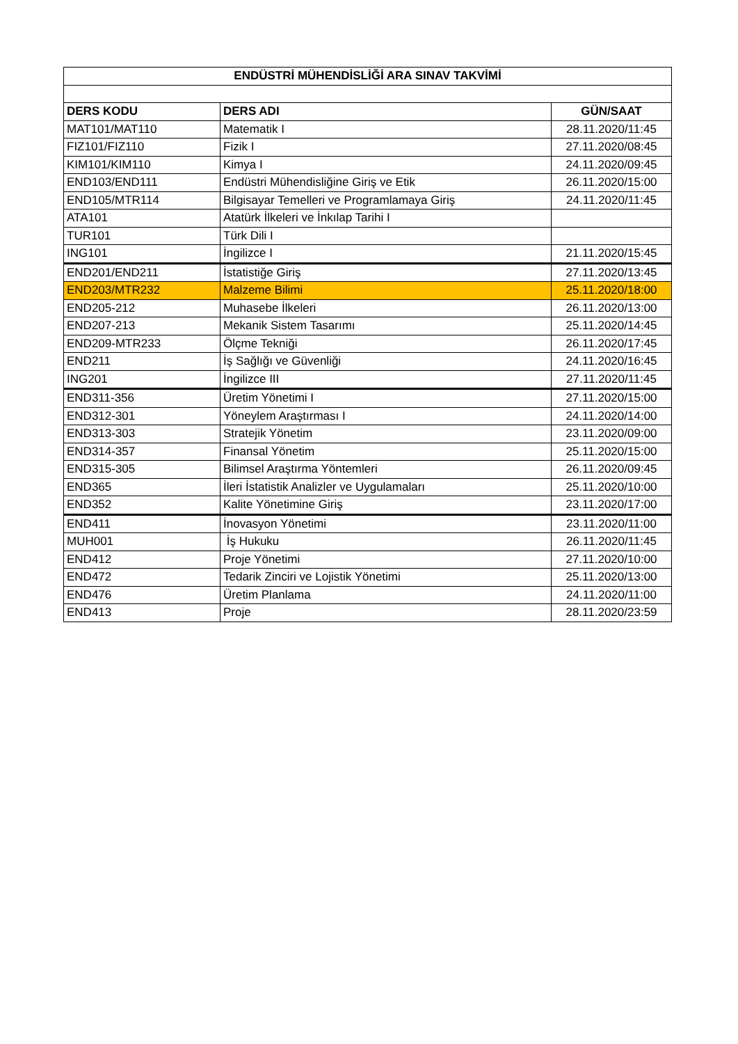| ENDÜSTRİ MÜHENDİSLİĞİ ARA SINAV TAKVİMİ | | |
| --- | --- | --- |
| DERS KODU | DERS ADI | GÜN/SAAT |
| MAT101/MAT110 | Matematik I | 28.11.2020/11:45 |
| FIZ101/FIZ110 | Fizik I | 27.11.2020/08:45 |
| KIM101/KIM110 | Kimya I | 24.11.2020/09:45 |
| END103/END111 | Endüstri Mühendisliğine Giriş ve Etik | 26.11.2020/15:00 |
| END105/MTR114 | Bilgisayar Temelleri ve Programlamaya Giriş | 24.11.2020/11:45 |
| ATA101 | Atatürk İlkeleri ve İnkılap Tarihi I | |
| TUR101 | Türk Dili I | |
| ING101 | İngilizce I | 21.11.2020/15:45 |
| END201/END211 | İstatistiğe Giriş | 27.11.2020/13:45 |
| END203/MTR232 | Malzeme Bilimi | 25.11.2020/18:00 |
| END205-212 | Muhasebe İlkeleri | 26.11.2020/13:00 |
| END207-213 | Mekanik Sistem Tasarımı | 25.11.2020/14:45 |
| END209-MTR233 | Ölçme Tekniği | 26.11.2020/17:45 |
| END211 | İş Sağlığı ve Güvenliği | 24.11.2020/16:45 |
| ING201 | İngilizce III | 27.11.2020/11:45 |
| END311-356 | Üretim Yönetimi I | 27.11.2020/15:00 |
| END312-301 | Yöneylem Araştırması I | 24.11.2020/14:00 |
| END313-303 | Stratejik Yönetim | 23.11.2020/09:00 |
| END314-357 | Finansal Yönetim | 25.11.2020/15:00 |
| END315-305 | Bilimsel Araştırma Yöntemleri | 26.11.2020/09:45 |
| END365 | İleri İstatistik Analizler ve Uygulamaları | 25.11.2020/10:00 |
| END352 | Kalite Yönetimine Giriş | 23.11.2020/17:00 |
| END411 | İnovasyon Yönetimi | 23.11.2020/11:00 |
| MUH001 | İş Hukuku | 26.11.2020/11:45 |
| END412 | Proje Yönetimi | 27.11.2020/10:00 |
| END472 | Tedarik Zinciri ve Lojistik Yönetimi | 25.11.2020/13:00 |
| END476 | Üretim Planlama | 24.11.2020/11:00 |
| END413 | Proje | 28.11.2020/23:59 |